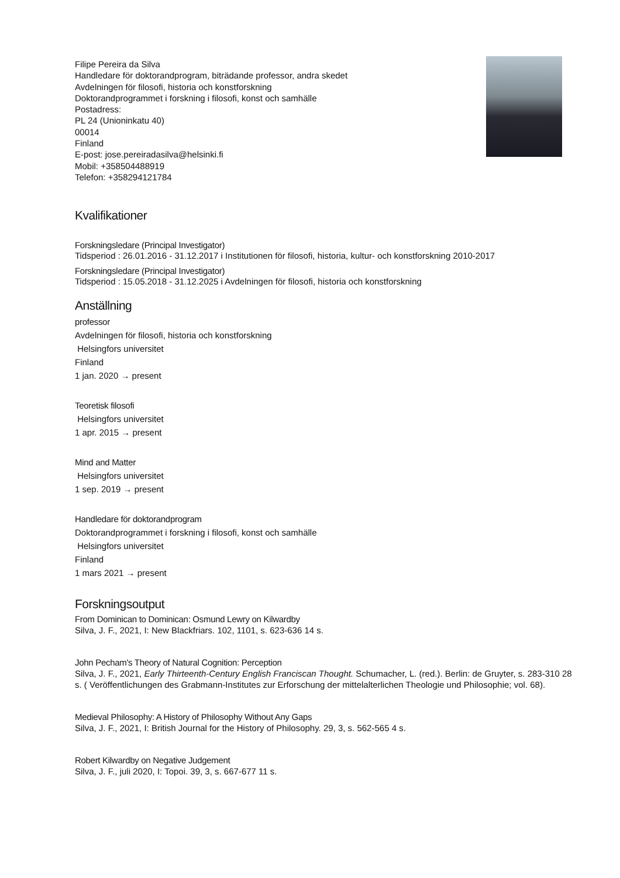Filipe Pereira da Silva
Handledare för doktorandprogram, biträdande professor, andra skedet
Avdelningen för filosofi, historia och konstforskning
Doktorandprogrammet i forskning i filosofi, konst och samhälle
Postadress:
PL 24 (Unioninkatu 40)
00014
Finland
E-post: jose.pereiradasilva@helsinki.fi
Mobil: +358504488919
Telefon: +358294121784
Kvalifikationer
Forskningsledare (Principal Investigator)
Tidsperiod : 26.01.2016 - 31.12.2017 i Institutionen för filosofi, historia, kultur- och konstforskning 2010-2017
Forskningsledare (Principal Investigator)
Tidsperiod : 15.05.2018 - 31.12.2025 i Avdelningen för filosofi, historia och konstforskning
Anställning
professor
Avdelningen för filosofi, historia och konstforskning
Helsingfors universitet
Finland
1 jan. 2020 → present
Teoretisk filosofi
Helsingfors universitet
1 apr. 2015 → present
Mind and Matter
Helsingfors universitet
1 sep. 2019 → present
Handledare för doktorandprogram
Doktorandprogrammet i forskning i filosofi, konst och samhälle
Helsingfors universitet
Finland
1 mars 2021 → present
Forskningsoutput
From Dominican to Dominican: Osmund Lewry on Kilwardby
Silva, J. F., 2021, I: New Blackfriars. 102, 1101, s. 623-636 14 s.
John Pecham's Theory of Natural Cognition: Perception
Silva, J. F., 2021, Early Thirteenth-Century English Franciscan Thought. Schumacher, L. (red.). Berlin: de Gruyter, s. 283-310 28 s. ( Veröffentlichungen des Grabmann-Institutes zur Erforschung der mittelalterlichen Theologie und Philosophie; vol. 68).
Medieval Philosophy: A History of Philosophy Without Any Gaps
Silva, J. F., 2021, I: British Journal for the History of Philosophy. 29, 3, s. 562-565 4 s.
Robert Kilwardby on Negative Judgement
Silva, J. F., juli 2020, I: Topoi. 39, 3, s. 667-677 11 s.